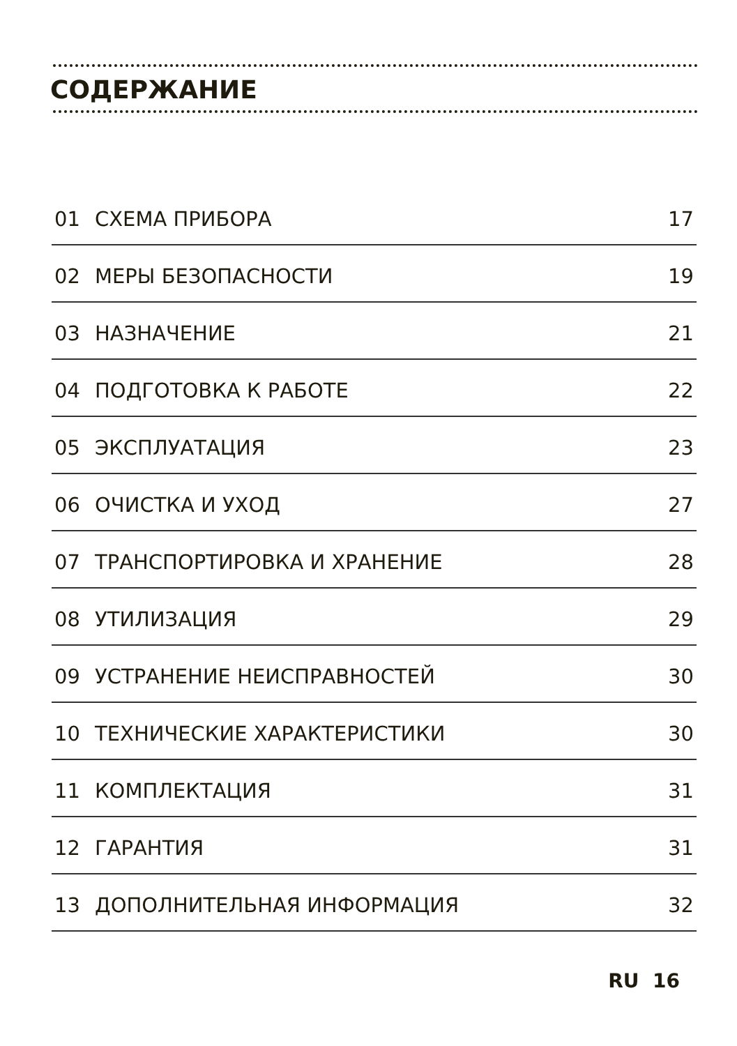СОДЕРЖАНИЕ
| 01 | СХЕМА ПРИБОРА | 17 |
| 02 | МЕРЫ БЕЗОПАСНОСТИ | 19 |
| 03 | НАЗНАЧЕНИЕ | 21 |
| 04 | ПОДГОТОВКА К РАБОТЕ | 22 |
| 05 | ЭКСПЛУАТАЦИЯ | 23 |
| 06 | ОЧИСТКА И УХОД | 27 |
| 07 | ТРАНСПОРТИРОВКА И ХРАНЕНИЕ | 28 |
| 08 | УТИЛИЗАЦИЯ | 29 |
| 09 | УСТРАНЕНИЕ НЕИСПРАВНОСТЕЙ | 30 |
| 10 | ТЕХНИЧЕСКИЕ ХАРАКТЕРИСТИКИ | 30 |
| 11 | КОМПЛЕКТАЦИЯ | 31 |
| 12 | ГАРАНТИЯ | 31 |
| 13 | ДОПОЛНИТЕЛЬНАЯ ИНФОРМАЦИЯ | 32 |
RU 16